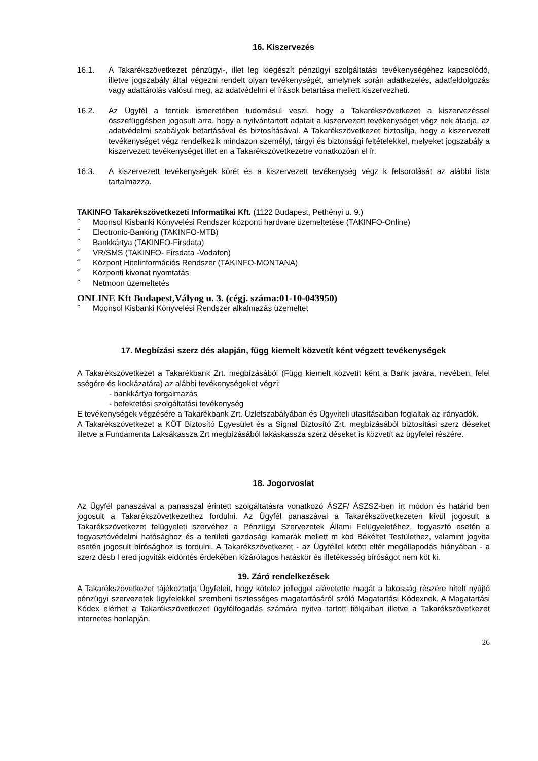16. Kiszervezés
16.1. A Takarékszövetkezet pénzügyi-, illet leg kiegészít pénzügyi szolgáltatási tevékenységéhez kapcsolódó, illetve jogszabály által végezni rendelt olyan tevékenységét, amelynek során adatkezelés, adatfeldolgozás vagy adattárolás valósul meg, az adatvédelmi el írások betartása mellett kiszervezheti.
16.2. Az Ügyfél a fentiek ismeretében tudomásul veszi, hogy a Takarékszövetkezet a kiszervezéssel összefüggésben jogosult arra, hogy a nyilvántartott adatait a kiszervezett tevékenységet végz nek átadja, az adatvédelmi szabályok betartásával és biztosításával. A Takarékszövetkezet biztosítja, hogy a kiszervezett tevékenységet végz rendelkezik mindazon személyi, tárgyi és biztonsági feltételekkel, melyeket jogszabály a kiszervezett tevékenységet illet en a Takarékszövetkezetre vonatkozóan el ír.
16.3. A kiszervezett tevékenységek körét és a kiszervezett tevékenység végz k felsorolását az alábbi lista tartalmazza.
TAKINFO Takarékszövetkezeti Informatikai Kft. (1122 Budapest, Pethényi u. 9.)
˝ Moonsol Kisbanki Könyvelési Rendszer központi hardvare üzemeltetése (TAKINFO-Online)
˝ Electronic-Banking (TAKINFO-MTB)
˝ Bankkártya (TAKINFO-Firsdata)
˝ VR/SMS (TAKINFO- Firsdata -Vodafon)
˝ Központ Hitelinformációs Rendszer (TAKINFO-MONTANA)
˝ Központi kivonat nyomtatás
˝ Netmoon üzemeltetés
ONLINE Kft Budapest,Vályog u. 3. (cégj. száma:01-10-043950)
˝ Moonsol Kisbanki Könyvelési Rendszer alkalmazás üzemeltet
17. Megbízási szerz dés alapján, függ kiemelt közvetít ként végzett tevékenységek
A Takarékszövetkezet a Takarékbank Zrt. megbízásából (Függ kiemelt közvetít ként a Bank javára, nevében, felel sségére és kockázatára) az alábbi tevékenységeket végzi:
- bankkártya forgalmazás
- befektetési szolgáltatási tevékenység
E tevékenységek végzésére a Takarékbank Zrt. Üzletszabályában és Ügyviteli utasításaiban foglaltak az irányadók.
A Takarékszövetkezet a KÖT Biztosító Egyesület és a Signal Biztosító Zrt. megbízásából biztosítási szerz déseket illetve a Fundamenta Laksákassza Zrt megbízásából lakáskassza szerz déseket is közvetít az ügyfelei részére.
18. Jogorvoslat
Az Ügyfél panaszával a panasszal érintett szolgáltatásra vonatkozó ÁSZF/ ÁSZSZ-ben írt módon és határid ben jogosult a Takarékszövetkezethez fordulni. Az Ügyfél panaszával a Takarékszövetkezeten kívül jogosult a Takarékszövetkezet felügyeleti szervéhez a Pénzügyi Szervezetek Állami Felügyeletéhez, fogyasztó esetén a fogyasztóvédelmi hatósághoz és a területi gazdasági kamarák mellett m köd Békéltet Testülethez, valamint jogvita esetén jogosult bírósághoz is fordulni. A Takarékszövetkezet - az Ügyféllel kötött eltér megállapodás hiányában - a szerz désb l ered jogviták eldöntés érdekében kizárólagos hatáskör és illetékesség bíróságot nem köt ki.
19. Záró rendelkezések
A Takarékszövetkezet tájékoztatja Ügyfeleit, hogy kötelez jelleggel alávetette magát a lakosság részére hitelt nyújtó pénzügyi szervezetek ügyfelekkel szembeni tisztességes magatartásáról szóló Magatartási Kódexnek. A Magatartási Kódex elérhet a Takarékszövetkezet ügyfélfogadás számára nyitva tartott fiókjaiban illetve a Takarékszövetkezet internetes honlapján.
26